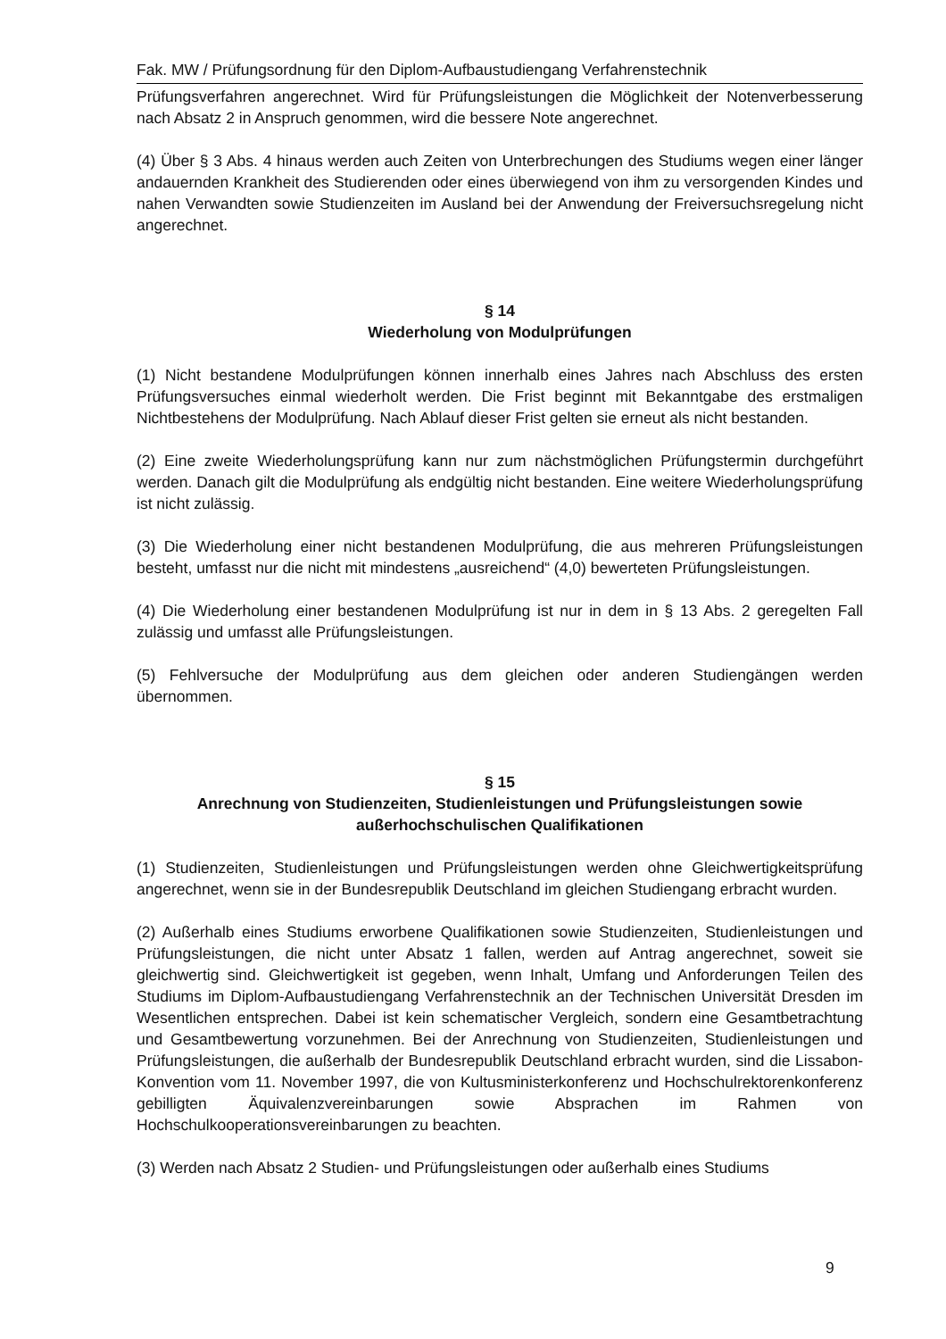Fak. MW / Prüfungsordnung für den Diplom-Aufbaustudiengang Verfahrenstechnik
Prüfungsverfahren angerechnet. Wird für Prüfungsleistungen die Möglichkeit der Notenverbesserung nach Absatz 2 in Anspruch genommen, wird die bessere Note angerechnet.
(4) Über § 3 Abs. 4 hinaus werden auch Zeiten von Unterbrechungen des Studiums wegen einer länger andauernden Krankheit des Studierenden oder eines überwiegend von ihm zu versorgenden Kindes und nahen Verwandten sowie Studienzeiten im Ausland bei der Anwendung der Freiversuchsregelung nicht angerechnet.
§ 14
Wiederholung von Modulprüfungen
(1) Nicht bestandene Modulprüfungen können innerhalb eines Jahres nach Abschluss des ersten Prüfungsversuches einmal wiederholt werden. Die Frist beginnt mit Bekanntgabe des erstmaligen Nichtbestehens der Modulprüfung. Nach Ablauf dieser Frist gelten sie erneut als nicht bestanden.
(2) Eine zweite Wiederholungsprüfung kann nur zum nächstmöglichen Prüfungstermin durchgeführt werden. Danach gilt die Modulprüfung als endgültig nicht bestanden. Eine weitere Wiederholungsprüfung ist nicht zulässig.
(3) Die Wiederholung einer nicht bestandenen Modulprüfung, die aus mehreren Prüfungsleistungen besteht, umfasst nur die nicht mit mindestens „ausreichend“ (4,0) bewerteten Prüfungsleistungen.
(4) Die Wiederholung einer bestandenen Modulprüfung ist nur in dem in § 13 Abs. 2 geregelten Fall zulässig und umfasst alle Prüfungsleistungen.
(5) Fehlversuche der Modulprüfung aus dem gleichen oder anderen Studiengängen werden übernommen.
§ 15
Anrechnung von Studienzeiten, Studienleistungen und Prüfungsleistungen sowie außerhochschulischen Qualifikationen
(1) Studienzeiten, Studienleistungen und Prüfungsleistungen werden ohne Gleichwertigkeitsprüfung angerechnet, wenn sie in der Bundesrepublik Deutschland im gleichen Studiengang erbracht wurden.
(2) Außerhalb eines Studiums erworbene Qualifikationen sowie Studienzeiten, Studienleistungen und Prüfungsleistungen, die nicht unter Absatz 1 fallen, werden auf Antrag angerechnet, soweit sie gleichwertig sind. Gleichwertigkeit ist gegeben, wenn Inhalt, Umfang und Anforderungen Teilen des Studiums im Diplom-Aufbaustudiengang Verfahrenstechnik an der Technischen Universität Dresden im Wesentlichen entsprechen. Dabei ist kein schematischer Vergleich, sondern eine Gesamtbetrachtung und Gesamtbewertung vorzunehmen. Bei der Anrechnung von Studienzeiten, Studienleistungen und Prüfungsleistungen, die außerhalb der Bundesrepublik Deutschland erbracht wurden, sind die Lissabon-Konvention vom 11. November 1997, die von Kultusministerkonferenz und Hochschulrektorenkonferenz gebilligten Äquivalenzvereinbarungen sowie Absprachen im Rahmen von Hochschulkooperationsvereinbarungen zu beachten.
(3) Werden nach Absatz 2 Studien- und Prüfungsleistungen oder außerhalb eines Studiums
9